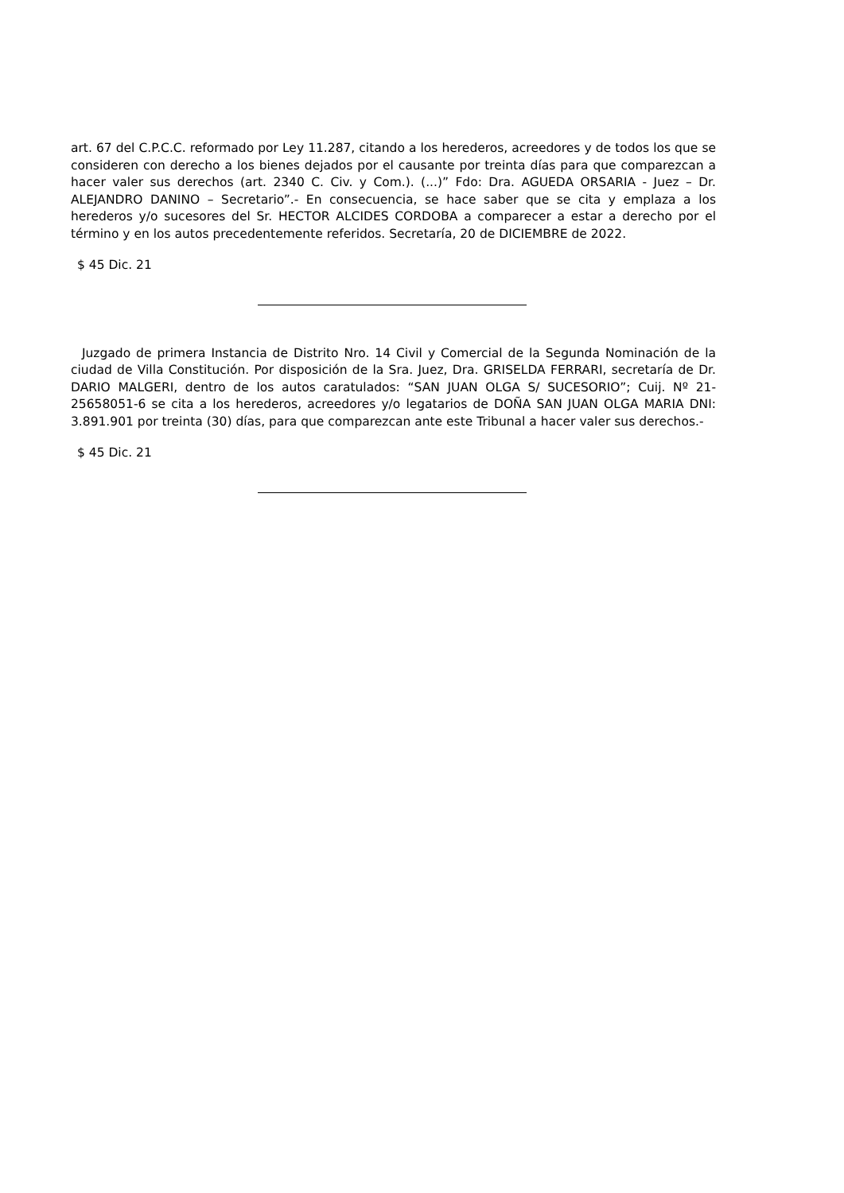art. 67 del C.P.C.C. reformado por Ley 11.287, citando a los herederos, acreedores y de todos los que se consideren con derecho a los bienes dejados por el causante por treinta días para que comparezcan a hacer valer sus derechos (art. 2340 C. Civ. y Com.). (...)” Fdo: Dra. AGUEDA ORSARIA - Juez – Dr. ALEJANDRO DANINO – Secretario”.- En consecuencia, se hace saber que se cita y emplaza a los herederos y/o sucesores del Sr. HECTOR ALCIDES CORDOBA a comparecer a estar a derecho por el término y en los autos precedentemente referidos. Secretaría, 20 de DICIEMBRE de 2022.
$ 45 Dic. 21
Juzgado de primera Instancia de Distrito Nro. 14 Civil y Comercial de la Segunda Nominación de la ciudad de Villa Constitución. Por disposición de la Sra. Juez, Dra. GRISELDA FERRARI, secretaría de Dr. DARIO MALGERI, dentro de los autos caratulados: “SAN JUAN OLGA S/ SUCESORIO”; Cuij. Nº 21-25658051-6 se cita a los herederos, acreedores y/o legatarios de DOÑA SAN JUAN OLGA MARIA DNI: 3.891.901 por treinta (30) días, para que comparezcan ante este Tribunal a hacer valer sus derechos.-
$ 45 Dic. 21